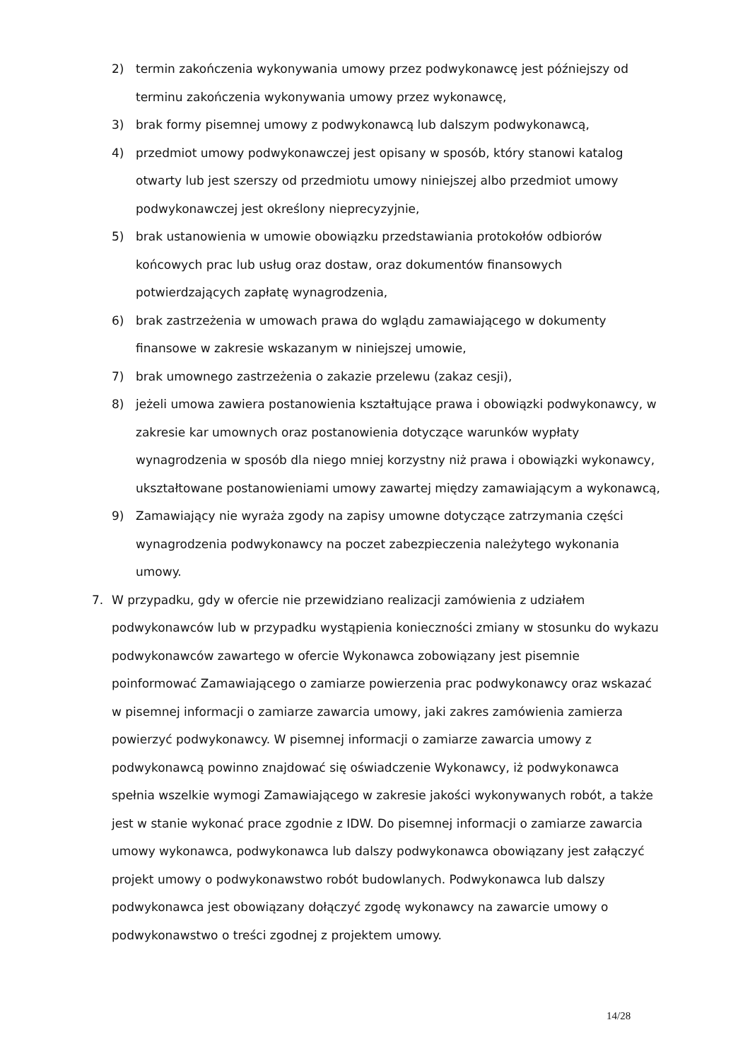2) termin zakończenia wykonywania umowy przez podwykonawcę jest późniejszy od terminu zakończenia wykonywania umowy przez wykonawcę,
3) brak formy pisemnej umowy z podwykonawcą lub dalszym podwykonawcą,
4) przedmiot umowy podwykonawczej jest opisany w sposób, który stanowi katalog otwarty lub jest szerszy od przedmiotu umowy niniejszej albo przedmiot umowy podwykonawczej jest określony nieprecyzyjnie,
5) brak ustanowienia w umowie obowiązku przedstawiania protokołów odbiorów końcowych prac lub usług oraz dostaw, oraz dokumentów finansowych potwierdzających zapłatę wynagrodzenia,
6) brak zastrzeżenia w umowach prawa do wglądu zamawiającego w dokumenty finansowe w zakresie wskazanym w niniejszej umowie,
7) brak umownego zastrzeżenia o zakazie przelewu (zakaz cesji),
8) jeżeli umowa zawiera postanowienia kształtujące prawa i obowiązki podwykonawcy, w zakresie kar umownych oraz postanowienia dotyczące warunków wypłaty wynagrodzenia w sposób dla niego mniej korzystny niż prawa i obowiązki wykonawcy, ukształtowane postanowieniami umowy zawartej między zamawiającym a wykonawcą,
9) Zamawiający nie wyraża zgody na zapisy umowne dotyczące zatrzymania części wynagrodzenia podwykonawcy na poczet zabezpieczenia należytego wykonania umowy.
7. W przypadku, gdy w ofercie nie przewidziano realizacji zamówienia z udziałem podwykonawców lub w przypadku wystąpienia konieczności zmiany w stosunku do wykazu podwykonawców zawartego w ofercie Wykonawca zobowiązany jest pisemnie poinformować Zamawiającego o zamiarze powierzenia prac podwykonawcy oraz wskazać w pisemnej informacji o zamiarze zawarcia umowy, jaki zakres zamówienia zamierza powierzyć podwykonawcy. W pisemnej informacji o zamiarze zawarcia umowy z podwykonawcą powinno znajdować się oświadczenie Wykonawcy, iż podwykonawca spełnia wszelkie wymogi Zamawiającego w zakresie jakości wykonywanych robót, a także jest w stanie wykonać prace zgodnie z IDW. Do pisemnej informacji o zamiarze zawarcia umowy wykonawca, podwykonawca lub dalszy podwykonawca obowiązany jest załączyć projekt umowy o podwykonawstwo robót budowlanych. Podwykonawca lub dalszy podwykonawca jest obowiązany dołączyć zgodę wykonawcy na zawarcie umowy o podwykonawstwo o treści zgodnej z projektem umowy.
14/28